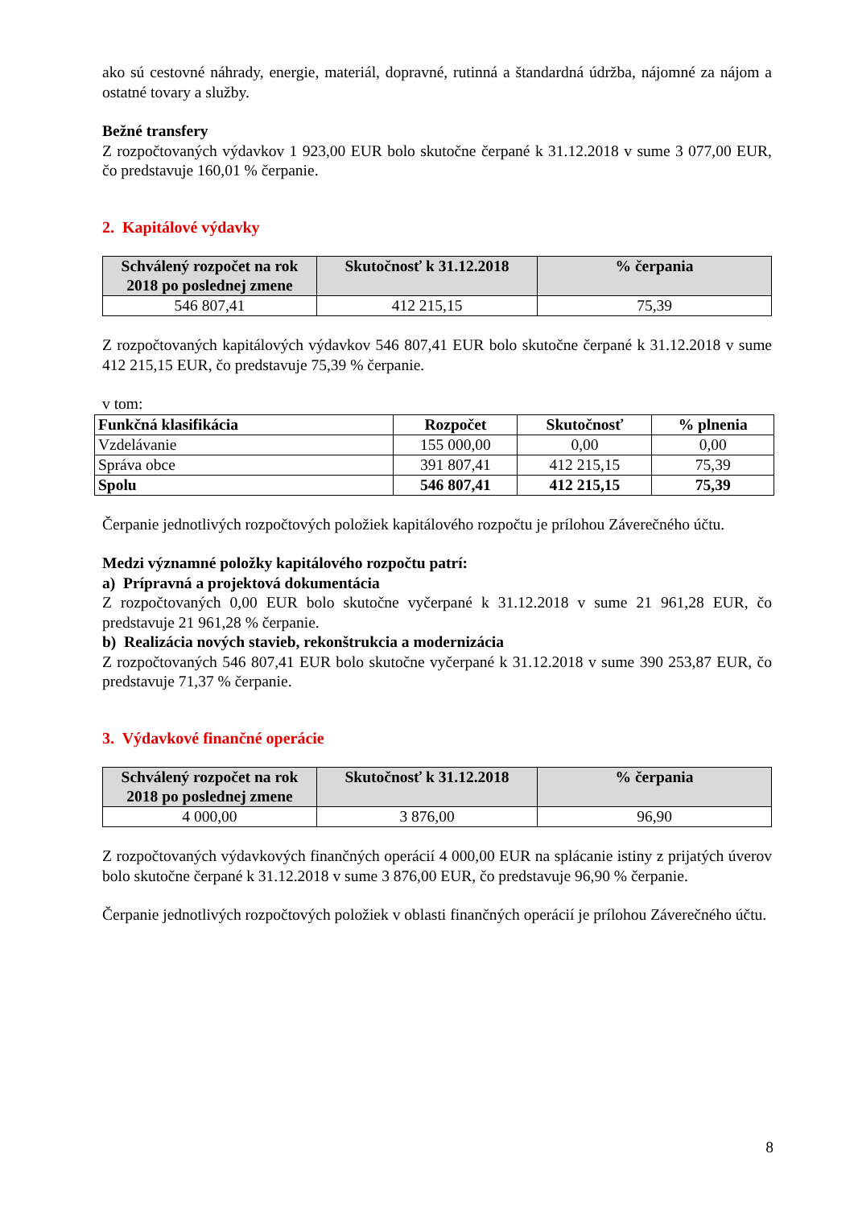ako sú cestovné náhrady, energie, materiál, dopravné, rutinná a štandardná údržba, nájomné za nájom a ostatné tovary a služby.
Bežné transfery
Z rozpočtovaných výdavkov 1 923,00 EUR bolo skutočne čerpané k 31.12.2018 v sume 3 077,00 EUR, čo predstavuje 160,01 % čerpanie.
2. Kapitálové výdavky
| Schválený rozpočet na rok 2018 po poslednej zmene | Skutočnosť k 31.12.2018 | % čerpania |
| --- | --- | --- |
| 546 807,41 | 412 215,15 | 75,39 |
Z rozpočtovaných kapitálových výdavkov 546 807,41 EUR bolo skutočne čerpané k 31.12.2018 v sume 412 215,15 EUR, čo predstavuje 75,39 % čerpanie.
v tom:
| Funkčná klasifikácia | Rozpočet | Skutočnosť | % plnenia |
| --- | --- | --- | --- |
| Vzdelávanie | 155 000,00 | 0,00 | 0,00 |
| Správa obce | 391 807,41 | 412 215,15 | 75,39 |
| Spolu | 546 807,41 | 412 215,15 | 75,39 |
Čerpanie jednotlivých rozpočtových položiek kapitálového rozpočtu je prílohou Záverečného účtu.
Medzi významné položky kapitálového rozpočtu patrí:
a) Prípravná a projektová dokumentácia
Z rozpočtovaných 0,00 EUR bolo skutočne vyčerpané k 31.12.2018 v sume 21 961,28 EUR, čo predstavuje 21 961,28 % čerpanie.
b) Realizácia nových stavieb, rekonštrukcia a modernizácia
Z rozpočtovaných 546 807,41 EUR bolo skutočne vyčerpané k 31.12.2018 v sume 390 253,87 EUR, čo predstavuje 71,37 % čerpanie.
3. Výdavkové finančné operácie
| Schválený rozpočet na rok 2018 po poslednej zmene | Skutočnosť k 31.12.2018 | % čerpania |
| --- | --- | --- |
| 4 000,00 | 3 876,00 | 96,90 |
Z rozpočtovaných výdavkových finančných operácií 4 000,00 EUR na splácanie istiny z prijatých úverov bolo skutočne čerpané k 31.12.2018 v sume 3 876,00 EUR, čo predstavuje 96,90 % čerpanie.
Čerpanie jednotlivých rozpočtových položiek v oblasti finančných operácií je prílohou Záverečného účtu.
8